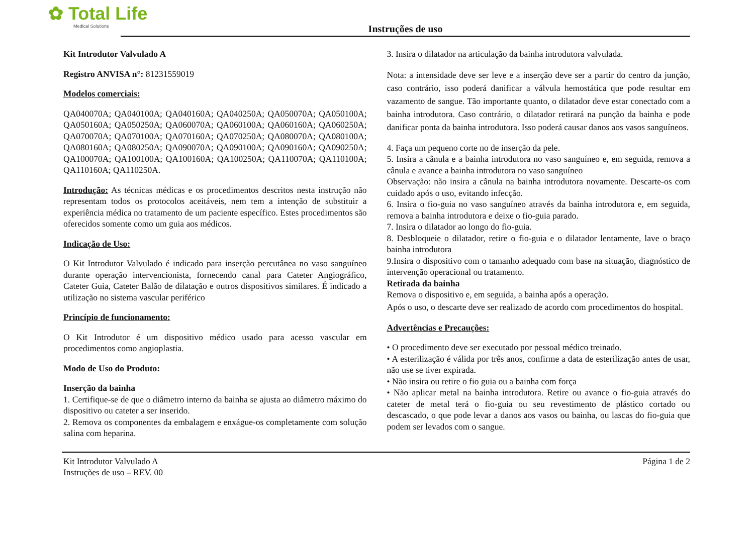✿ Total Life
Medical Solutions
Instruções de uso
Kit Introdutor Valvulado A
Registro ANVISA n°: 81231559019
Modelos comerciais:
QA040070A; QA040100A; QA040160A; QA040250A; QA050070A; QA050100A; QA050160A; QA050250A; QA060070A; QA060100A; QA060160A; QA060250A; QA070070A; QA070100A; QA070160A; QA070250A; QA080070A; QA080100A; QA080160A; QA080250A; QA090070A; QA090100A; QA090160A; QA090250A; QA100070A; QA100100A; QA100160A; QA100250A; QA110070A; QA110100A; QA110160A; QA110250A.
Introdução: As técnicas médicas e os procedimentos descritos nesta instrução não representam todos os protocolos aceitáveis, nem tem a intenção de substituir a experiência médica no tratamento de um paciente específico. Estes procedimentos são oferecidos somente como um guia aos médicos.
Indicação de Uso:
O Kit Introdutor Valvulado é indicado para inserção percutânea no vaso sanguíneo durante operação intervencionista, fornecendo canal para Cateter Angiográfico, Cateter Guia, Cateter Balão de dilatação e outros dispositivos similares. É indicado a utilização no sistema vascular periférico
Princípio de funcionamento:
O Kit Introdutor é um dispositivo médico usado para acesso vascular em procedimentos como angioplastia.
Modo de Uso do Produto:
Inserção da bainha
1. Certifique-se de que o diâmetro interno da bainha se ajusta ao diâmetro máximo do dispositivo ou cateter a ser inserido.
2. Remova os componentes da embalagem e enxágue-os completamente com solução salina com heparina.
3. Insira o dilatador na articulação da bainha introdutora valvulada.
Nota: a intensidade deve ser leve e a inserção deve ser a partir do centro da junção, caso contrário, isso poderá danificar a válvula hemostática que pode resultar em vazamento de sangue. Tão importante quanto, o dilatador deve estar conectado com a bainha introdutora. Caso contrário, o dilatador retirará na punção da bainha e pode danificar ponta da bainha introdutora. Isso poderá causar danos aos vasos sanguíneos.
4. Faça um pequeno corte no de inserção da pele.
5. Insira a cânula e a bainha introdutora no vaso sanguíneo e, em seguida, remova a cânula e avance a bainha introdutora no vaso sanguíneo
Observação: não insira a cânula na bainha introdutora novamente. Descarte-os com cuidado após o uso, evitando infecção.
6. Insira o fio-guia no vaso sanguíneo através da bainha introdutora e, em seguida, remova a bainha introdutora e deixe o fio-guia parado.
7. Insira o dilatador ao longo do fio-guia.
8. Desbloqueie o dilatador, retire o fio-guia e o dilatador lentamente, lave o braço bainha introdutora
9.Insira o dispositivo com o tamanho adequado com base na situação, diagnóstico de intervenção operacional ou tratamento.
Retirada da bainha
Remova o dispositivo e, em seguida, a bainha após a operação.
Após o uso, o descarte deve ser realizado de acordo com procedimentos do hospital.
Advertências e Precauções:
• O procedimento deve ser executado por pessoal médico treinado.
• A esterilização é válida por três anos, confirme a data de esterilização antes de usar, não use se tiver expirada.
• Não insira ou retire o fio guia ou a bainha com força
• Não aplicar metal na bainha introdutora. Retire ou avance o fio-guia através do cateter de metal terá o fio-guia ou seu revestimento de plástico cortado ou descascado, o que pode levar a danos aos vasos ou bainha, ou lascas do fio-guia que podem ser levados com o sangue.
Kit Introdutor Valvulado A
Instruções de uso – REV. 00
Página 1 de 2